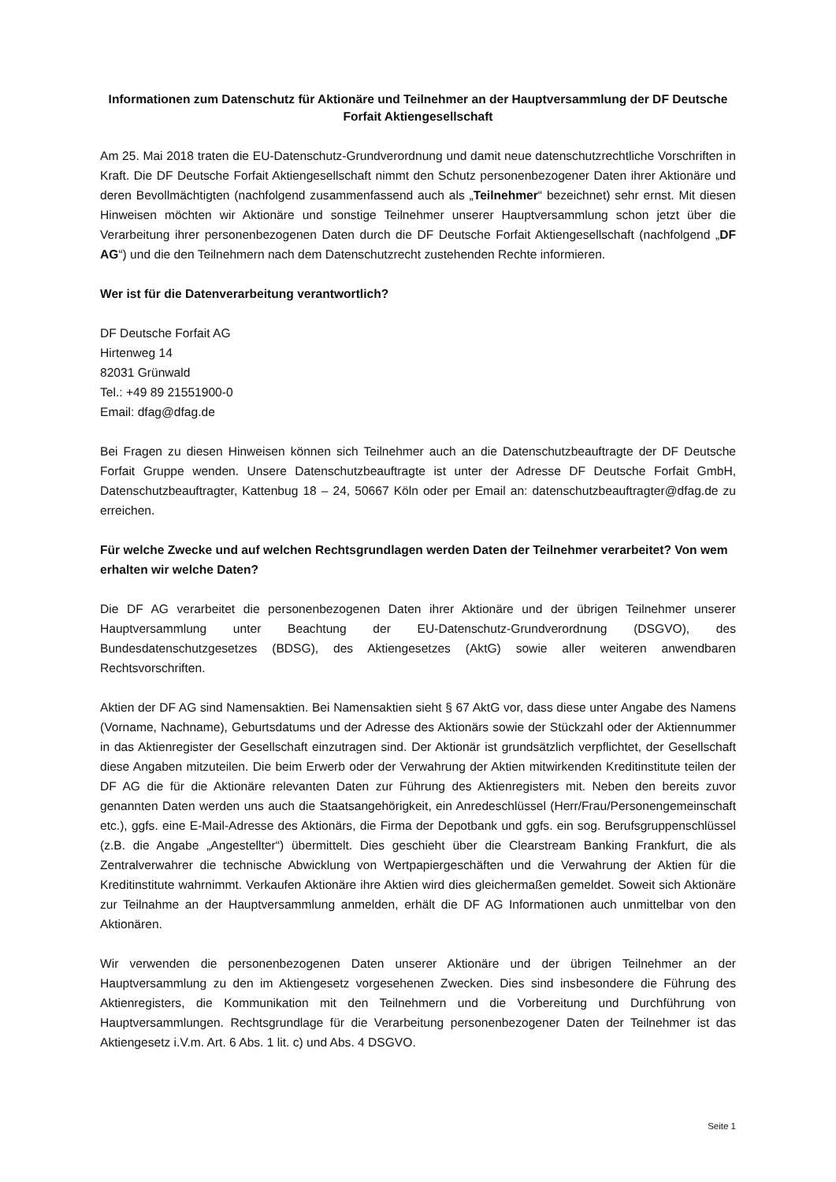Informationen zum Datenschutz für Aktionäre und Teilnehmer an der Hauptversammlung der DF Deutsche Forfait Aktiengesellschaft
Am 25. Mai 2018 traten die EU-Datenschutz-Grundverordnung und damit neue datenschutzrechtliche Vorschriften in Kraft. Die DF Deutsche Forfait Aktiengesellschaft nimmt den Schutz personenbezogener Daten ihrer Aktionäre und deren Bevollmächtigten (nachfolgend zusammenfassend auch als „Teilnehmer“ bezeichnet) sehr ernst. Mit diesen Hinweisen möchten wir Aktionäre und sonstige Teilnehmer unserer Hauptversammlung schon jetzt über die Verarbeitung ihrer personenbezogenen Daten durch die DF Deutsche Forfait Aktiengesellschaft (nachfolgend „DF AG“) und die den Teilnehmern nach dem Datenschutzrecht zustehenden Rechte informieren.
Wer ist für die Datenverarbeitung verantwortlich?
DF Deutsche Forfait AG
Hirtenweg 14
82031 Grünwald
Tel.: +49 89 21551900-0
Email: dfag@dfag.de
Bei Fragen zu diesen Hinweisen können sich Teilnehmer auch an die Datenschutzbeauftragte der DF Deutsche Forfait Gruppe wenden. Unsere Datenschutzbeauftragte ist unter der Adresse DF Deutsche Forfait GmbH, Datenschutzbeauftragter, Kattenbug 18 – 24, 50667 Köln oder per Email an: datenschutzbeauftragter@dfag.de zu erreichen.
Für welche Zwecke und auf welchen Rechtsgrundlagen werden Daten der Teilnehmer verarbeitet? Von wem erhalten wir welche Daten?
Die DF AG verarbeitet die personenbezogenen Daten ihrer Aktionäre und der übrigen Teilnehmer unserer Hauptversammlung unter Beachtung der EU-Datenschutz-Grundverordnung (DSGVO), des Bundesdatenschutzgesetzes (BDSG), des Aktiengesetzes (AktG) sowie aller weiteren anwendbaren Rechtsvorschriften.
Aktien der DF AG sind Namensaktien. Bei Namensaktien sieht § 67 AktG vor, dass diese unter Angabe des Namens (Vorname, Nachname), Geburtsdatums und der Adresse des Aktionärs sowie der Stückzahl oder der Aktiennummer in das Aktienregister der Gesellschaft einzutragen sind. Der Aktionär ist grundsätzlich verpflichtet, der Gesellschaft diese Angaben mitzuteilen. Die beim Erwerb oder der Verwahrung der Aktien mitwirkenden Kreditinstitute teilen der DF AG die für die Aktionäre relevanten Daten zur Führung des Aktienregisters mit. Neben den bereits zuvor genannten Daten werden uns auch die Staatsangehörigkeit, ein Anredeschlüssel (Herr/Frau/Personengemeinschaft etc.), ggfs. eine E-Mail-Adresse des Aktionärs, die Firma der Depotbank und ggfs. ein sog. Berufsgruppenschlüssel (z.B. die Angabe „Angestellter“) übermittelt. Dies geschieht über die Clearstream Banking Frankfurt, die als Zentralverwahrer die technische Abwicklung von Wertpapiergeschäften und die Verwahrung der Aktien für die Kreditinstitute wahrnimmt. Verkaufen Aktionäre ihre Aktien wird dies gleichermaßen gemeldet. Soweit sich Aktionäre zur Teilnahme an der Hauptversammlung anmelden, erhält die DF AG Informationen auch unmittelbar von den Aktionären.
Wir verwenden die personenbezogenen Daten unserer Aktionäre und der übrigen Teilnehmer an der Hauptversammlung zu den im Aktiengesetz vorgesehenen Zwecken. Dies sind insbesondere die Führung des Aktienregisters, die Kommunikation mit den Teilnehmern und die Vorbereitung und Durchführung von Hauptversammlungen. Rechtsgrundlage für die Verarbeitung personenbezogener Daten der Teilnehmer ist das Aktiengesetz i.V.m. Art. 6 Abs. 1 lit. c) und Abs. 4 DSGVO.
Seite 1